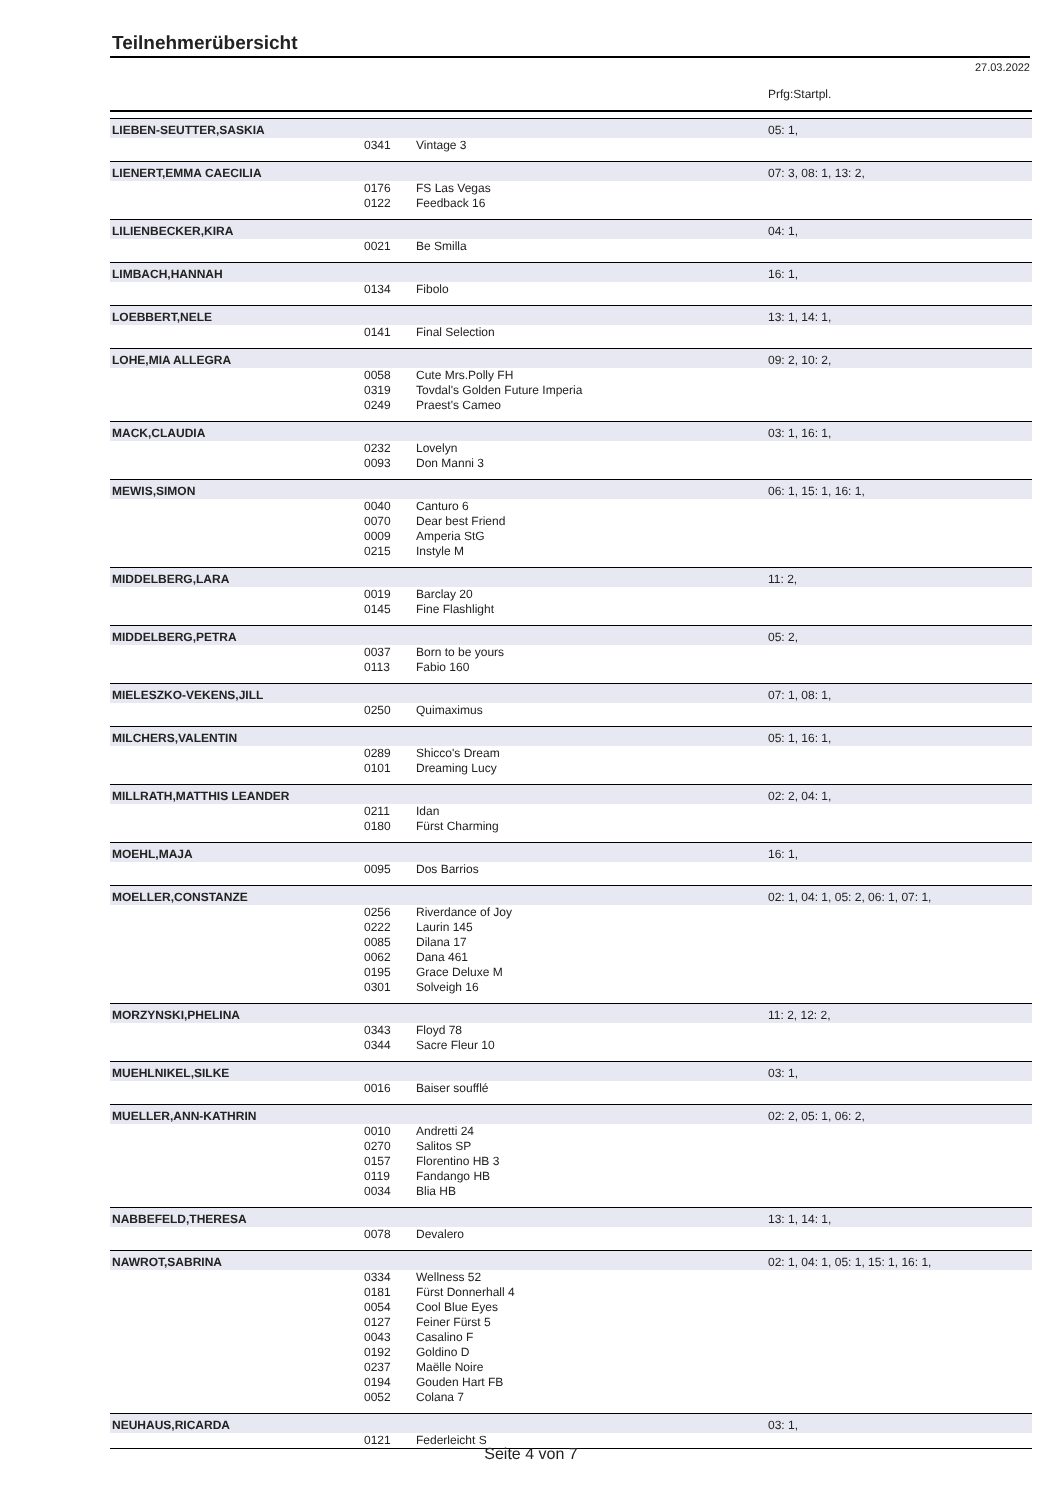Teilnehmerübersicht
27.03.2022
| | | | Prfg:Startpl. |
| LIEBEN-SEUTTER,SASKIA | | | 05: 1, |
| | 0341 | Vintage 3 | |
| LIENERT,EMMA CAECILIA | | | 07: 3, 08: 1, 13: 2, |
| | 0176 | FS Las Vegas | |
| | 0122 | Feedback 16 | |
| LILIENBECKER,KIRA | | | 04: 1, |
| | 0021 | Be Smilla | |
| LIMBACH,HANNAH | | | 16: 1, |
| | 0134 | Fibolo | |
| LOEBBERT,NELE | | | 13: 1, 14: 1, |
| | 0141 | Final Selection | |
| LOHE,MIA ALLEGRA | | | 09: 2, 10: 2, |
| | 0058 | Cute Mrs.Polly FH | |
| | 0319 | Tovdal's Golden Future Imperia | |
| | 0249 | Praest's Cameo | |
| MACK,CLAUDIA | | | 03: 1, 16: 1, |
| | 0232 | Lovelyn | |
| | 0093 | Don Manni 3 | |
| MEWIS,SIMON | | | 06: 1, 15: 1, 16: 1, |
| | 0040 | Canturo 6 | |
| | 0070 | Dear best Friend | |
| | 0009 | Amperia StG | |
| | 0215 | Instyle M | |
| MIDDELBERG,LARA | | | 11: 2, |
| | 0019 | Barclay 20 | |
| | 0145 | Fine Flashlight | |
| MIDDELBERG,PETRA | | | 05: 2, |
| | 0037 | Born to be yours | |
| | 0113 | Fabio 160 | |
| MIELESZKO-VEKENS,JILL | | | 07: 1, 08: 1, |
| | 0250 | Quimaximus | |
| MILCHERS,VALENTIN | | | 05: 1, 16: 1, |
| | 0289 | Shicco's Dream | |
| | 0101 | Dreaming Lucy | |
| MILLRATH,MATTHIS LEANDER | | | 02: 2, 04: 1, |
| | 0211 | Idan | |
| | 0180 | Fürst Charming | |
| MOEHL,MAJA | | | 16: 1, |
| | 0095 | Dos Barrios | |
| MOELLER,CONSTANZE | | | 02: 1, 04: 1, 05: 2, 06: 1, 07: 1, |
| | 0256 | Riverdance of Joy | |
| | 0222 | Laurin 145 | |
| | 0085 | Dilana 17 | |
| | 0062 | Dana 461 | |
| | 0195 | Grace Deluxe M | |
| | 0301 | Solveigh 16 | |
| MORZYNSKI,PHELINA | | | 11: 2, 12: 2, |
| | 0343 | Floyd 78 | |
| | 0344 | Sacre Fleur 10 | |
| MUEHLNIKEL,SILKE | | | 03: 1, |
| | 0016 | Baiser soufflé | |
| MUELLER,ANN-KATHRIN | | | 02: 2, 05: 1, 06: 2, |
| | 0010 | Andretti 24 | |
| | 0270 | Salitos SP | |
| | 0157 | Florentino HB 3 | |
| | 0119 | Fandango HB | |
| | 0034 | Blia HB | |
| NABBEFELD,THERESA | | | 13: 1, 14: 1, |
| | 0078 | Devalero | |
| NAWROT,SABRINA | | | 02: 1, 04: 1, 05: 1, 15: 1, 16: 1, |
| | 0334 | Wellness 52 | |
| | 0181 | Fürst Donnerhall 4 | |
| | 0054 | Cool Blue Eyes | |
| | 0127 | Feiner Fürst 5 | |
| | 0043 | Casalino F | |
| | 0192 | Goldino D | |
| | 0237 | Maëlle Noire | |
| | 0194 | Gouden Hart FB | |
| | 0052 | Colana 7 | |
| NEUHAUS,RICARDA | | | 03: 1, |
| | 0121 | Federleicht S | |
Seite 4 von 7